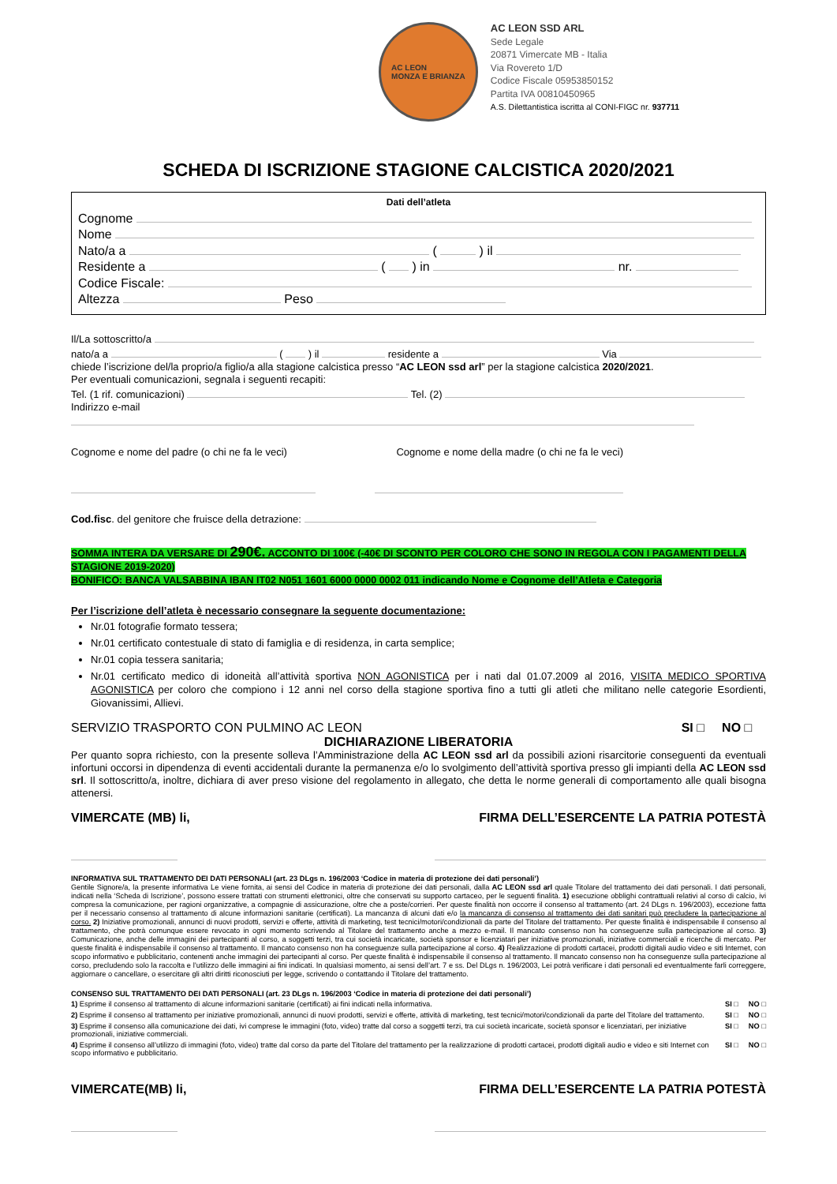AC LEON
MONZA E BRIANZA
AC LEON SSD ARL
Sede Legale
20871 Vimercate MB - Italia
Via Rovereto 1/D
Codice Fiscale 05953850152
Partita IVA 00810450965
A.S. Dilettantistica iscritta al CONI-FIGC nr. 937711
SCHEDA DI ISCRIZIONE STAGIONE CALCISTICA 2020/2021
Dati dell’atleta
Cognome
Nome
Nato/a a ( ) il
Residente a ( ) in nr.
Codice Fiscale:
Altezza Peso
Il/La sottoscritto/a
nato/a a ( ) il residente a Via
chiede l’iscrizione del/la proprio/a figlio/a alla stagione calcistica presso “AC LEON ssd arl” per la stagione calcistica 2020/2021.
Per eventuali comunicazioni, segnala i seguenti recapiti:
Tel. (1 rif. comunicazioni) Tel. (2)
Indirizzo e-mail
Cognome e nome del padre (o chi ne fa le veci) Cognome e nome della madre (o chi ne fa le veci)
Cod.fisc. del genitore che fruisce della detrazione:
SOMMA INTERA DA VERSARE DI 290€. ACCONTO DI 100€ (-40€ DI SCONTO PER COLORO CHE SONO IN REGOLA CON I PAGAMENTI DELLA STAGIONE 2019-2020)
BONIFICO: BANCA VALSABBINA IBAN IT02 N051 1601 6000 0000 0002 011 indicando Nome e Cognome dell’Atleta e Categoria
Per l’iscrizione dell’atleta è necessario consegnare la seguente documentazione:
Nr.01 fotografie formato tessera;
Nr.01 certificato contestuale di stato di famiglia e di residenza, in carta semplice;
Nr.01 copia tessera sanitaria;
Nr.01 certificato medico di idoneità all’attività sportiva NON AGONISTICA per i nati dal 01.07.2009 al 2016, VISITA MEDICO SPORTIVA AGONISTICA per coloro che compiono i 12 anni nel corso della stagione sportiva fino a tutti gli atleti che militano nelle categorie Esordienti, Giovanissimi, Allievi.
SERVIZIO TRASPORTO CON PULMINO AC LEON SI □ NO □
DICHIARAZIONE LIBERATORIA
Per quanto sopra richiesto, con la presente solleva l’Amministrazione della AC LEON ssd arl da possibili azioni risarcitorie conseguenti da eventuali infortuni occorsi in dipendenza di eventi accidentali durante la permanenza e/o lo svolgimento dell’attività sportiva presso gli impianti della AC LEON ssd srl. Il sottoscritto/a, inoltre, dichiara di aver preso visione del regolamento in allegato, che detta le norme generali di comportamento alle quali bisogna attenersi.
VIMERCATE (MB) li, FIRMA DELL’ESERCENTE LA PATRIA POTESTÀ
INFORMATIVA SUL TRATTAMENTO DEI DATI PERSONALI (art. 23 DLgs n. 196/2003 ‘Codice in materia di protezione dei dati personali’)
Gentile Signore/a, la presente informativa Le viene fornita, ai sensi del Codice in materia di protezione dei dati personali, dalla AC LEON ssd arl quale Titolare del trattamento dei dati personali. I dati personali, indicati nella ‘Scheda di Iscrizione’, possono essere trattati con strumenti elettronici, oltre che conservati su supporto cartaceo, per le seguenti finalità. 1) esecuzione obblighi contrattuali relativi al corso di calcio, ivi compresa la comunicazione, per ragioni organizzative, a compagnie di assicurazione, oltre che a poste/corrieri. Per queste finalità non occorre il consenso al trattamento (art. 24 DLgs n. 196/2003), eccezione fatta per il necessario consenso al trattamento di alcune informazioni sanitarie (certificati). La mancanza di alcuni dati e/o la mancanza di consenso al trattamento dei dati sanitari può precludere la partecipazione al corso. 2) Iniziative promozionali, annunci di nuovi prodotti, servizi e offerte, attività di marketing, test tecnici/motori/condizionali da parte del Titolare del trattamento. Per queste finalità è indispensabile il consenso al trattamento, che potrà comunque essere revocato in ogni momento scrivendo al Titolare del trattamento anche a mezzo e-mail. Il mancato consenso non ha conseguenze sulla partecipazione al corso. 3) Comunicazione, anche delle immagini dei partecipanti al corso, a soggetti terzi, tra cui società incaricate, società sponsor e licenziatari per iniziative promozionali, iniziative commerciali e ricerche di mercato. Per queste finalità è indispensabile il consenso al trattamento. Il mancato consenso non ha conseguenze sulla partecipazione al corso. 4) Realizzazione di prodotti cartacei, prodotti digitali audio video e siti Internet, con scopo informativo e pubblicitario, contenenti anche immagini dei partecipanti al corso. Per queste finalità è indispensabile il consenso al trattamento. Il mancato consenso non ha conseguenze sulla partecipazione al corso, precludendo solo la raccolta e l’utilizzo delle immagini ai fini indicati. In qualsiasi momento, ai sensi dell’art. 7 e ss. Del DLgs n. 196/2003, Lei potrà verificare i dati personali ed eventualmente farli correggere, aggiornare o cancellare, o esercitare gli altri diritti riconosciuti per legge, scrivendo o contattando il Titolare del trattamento.
CONSENSO SUL TRATTAMENTO DEI DATI PERSONALI (art. 23 DLgs n. 196/2003 ‘Codice in materia di protezione dei dati personali’)
| 1) Esprime il consenso al trattamento di alcune informazioni sanitarie (certificati) ai fini indicati nella informativa. | SI □ NO □ |
| 2) Esprime il consenso al trattamento per iniziative promozionali, annunci di nuovi prodotti, servizi e offerte, attività di marketing, test tecnici/motori/condizionali da parte del Titolare del trattamento. | SI □ NO □ |
| 3) Esprime il consenso alla comunicazione dei dati, ivi comprese le immagini (foto, video) tratte dal corso a soggetti terzi, tra cui società incaricate, società sponsor e licenziatari, per iniziative promozionali, iniziative commerciali. | SI □ NO □ |
| 4) Esprime il consenso all’utilizzo di immagini (foto, video) tratte dal corso da parte del Titolare del trattamento per la realizzazione di prodotti cartacei, prodotti digitali audio e video e siti Internet con scopo informativo e pubblicitario. | SI □ NO □ |
VIMERCATE(MB) li, FIRMA DELL’ESERCENTE LA PATRIA POTESTÀ